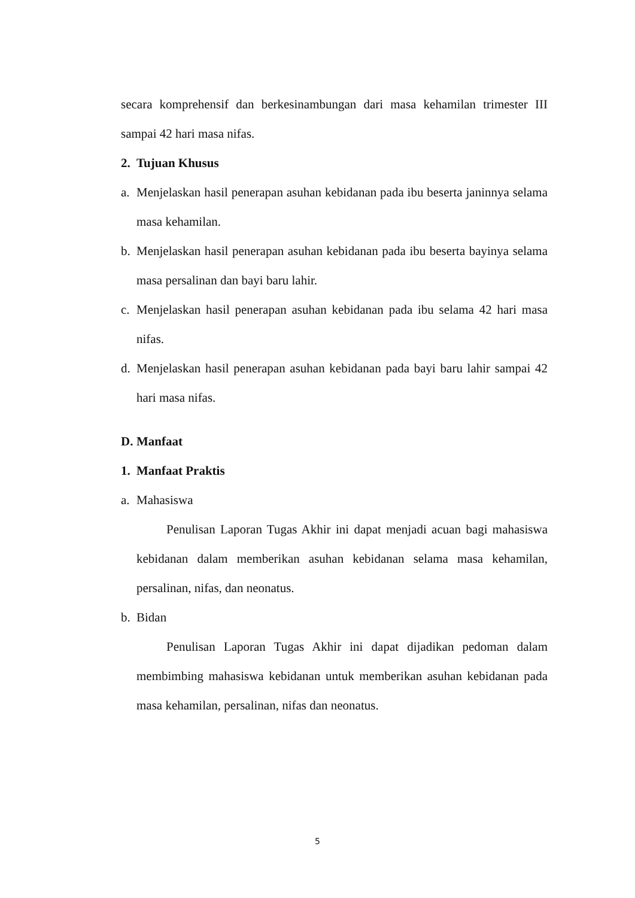secara komprehensif dan berkesinambungan dari masa kehamilan trimester III sampai 42 hari masa nifas.
2. Tujuan Khusus
a. Menjelaskan hasil penerapan asuhan kebidanan pada ibu beserta janinnya selama masa kehamilan.
b. Menjelaskan hasil penerapan asuhan kebidanan pada ibu beserta bayinya selama masa persalinan dan bayi baru lahir.
c. Menjelaskan hasil penerapan asuhan kebidanan pada ibu selama 42 hari masa nifas.
d. Menjelaskan hasil penerapan asuhan kebidanan pada bayi baru lahir sampai 42 hari masa nifas.
D. Manfaat
1. Manfaat Praktis
a. Mahasiswa
Penulisan Laporan Tugas Akhir ini dapat menjadi acuan bagi mahasiswa kebidanan dalam memberikan asuhan kebidanan selama masa kehamilan, persalinan, nifas, dan neonatus.
b. Bidan
Penulisan Laporan Tugas Akhir ini dapat dijadikan pedoman dalam membimbing mahasiswa kebidanan untuk memberikan asuhan kebidanan pada masa kehamilan, persalinan, nifas dan neonatus.
5